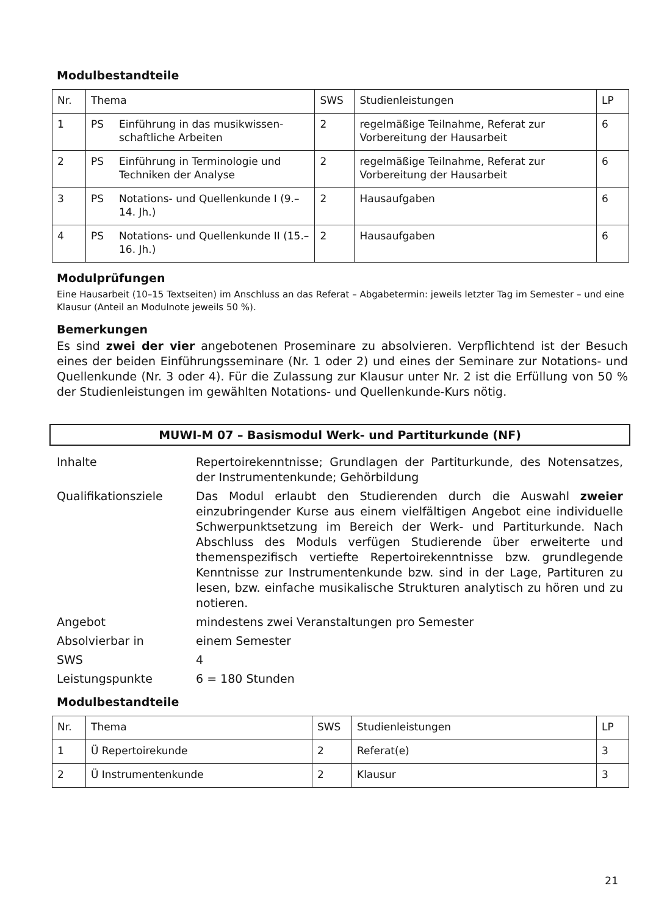Modulbestandteile
| Nr. | Thema | | SWS | Studienleistungen | LP |
| 1 | PS | Einführung in das musikwissen­schaftliche Arbeiten | 2 | regelmäßige Teilnahme, Referat zur Vorbereitung der Hausarbeit | 6 |
| 2 | PS | Einführung in Terminologie und Techniken der Analyse | 2 | regelmäßige Teilnahme, Referat zur Vorbereitung der Hausarbeit | 6 |
| 3 | PS | Notations- und Quellenkunde I (9.–14. Jh.) | 2 | Hausaufgaben | 6 |
| 4 | PS | Notations- und Quellenkunde II (15.–16. Jh.) | 2 | Hausaufgaben | 6 |
Modulprüfungen
Eine Hausarbeit (10–15 Textseiten) im Anschluss an das Referat – Abgabetermin: jeweils letzter Tag im Semester – und eine Klausur (Anteil an Modulnote jeweils 50 %).
Bemerkungen
Es sind zwei der vier angebotenen Proseminare zu absolvieren. Verpflichtend ist der Besuch eines der beiden Einführungsseminare (Nr. 1 oder 2) und eines der Seminare zur Notations- und Quellenkunde (Nr. 3 oder 4). Für die Zulassung zur Klausur unter Nr. 2 ist die Erfüllung von 50 % der Studienleistungen im gewählten Notations- und Quellenkunde-Kurs nötig.
MUWI-M 07 – Basismodul Werk- und Partiturkunde (NF)
| Inhalte | Repertoirekenntnisse; Grundlagen der Partiturkunde, des Notensatzes, der Instrumentenkunde; Gehörbildung |
| Qualifikationsziele | Das Modul erlaubt den Studierenden durch die Auswahl zweier einzubringender Kurse aus einem vielfältigen Angebot eine individuelle Schwerpunktsetzung im Bereich der Werk- und Partiturkunde. Nach Abschluss des Moduls verfügen Studierende über erweiterte und themenspezifisch vertiefte Repertoirekenntnisse bzw. grundlegende Kenntnisse zur Instrumentenkunde bzw. sind in der Lage, Partituren zu lesen, bzw. einfache musikalische Strukturen analytisch zu hören und zu notieren. |
| Angebot | mindestens zwei Veranstaltungen pro Semester |
| Absolvierbar in | einem Semester |
| SWS | 4 |
| Leistungspunkte | 6 = 180 Stunden |
Modulbestandteile
| Nr. | Thema | SWS | Studienleistungen | LP |
| 1 | Ü Repertoirekunde | 2 | Referat(e) | 3 |
| 2 | Ü Instrumentenkunde | 2 | Klausur | 3 |
21